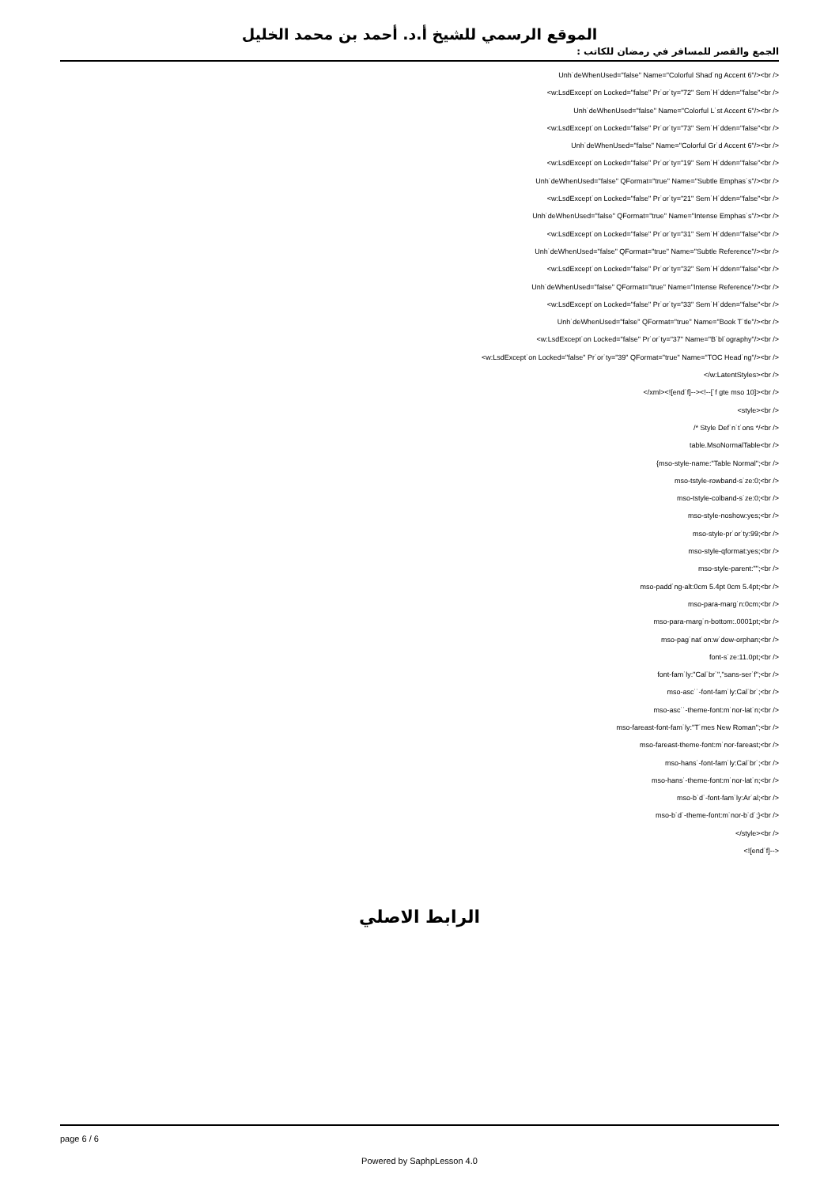الموقع الرسمي للشيخ أ.د. أحمد بن محمد الخليل
الجمع والقصر للمسافر في رمضان للكاتب :
Unh˙deWhenUsed="false" Name="Colorful Shad˙ng Accent 6"/><br />
<w:LsdExcept˙on Locked="false" Pr˙or˙ty="72" Sem˙H˙dden="false"<br />
Unh˙deWhenUsed="false" Name="Colorful L˙st Accent 6"/><br />
<w:LsdExcept˙on Locked="false" Pr˙or˙ty="73" Sem˙H˙dden="false"<br />
Unh˙deWhenUsed="false" Name="Colorful Gr˙d Accent 6"/><br />
<w:LsdExcept˙on Locked="false" Pr˙or˙ty="19" Sem˙H˙dden="false"<br />
Unh˙deWhenUsed="false" QFormat="true" Name="Subtle Emphas˙s"/><br />
<w:LsdExcept˙on Locked="false" Pr˙or˙ty="21" Sem˙H˙dden="false"<br />
Unh˙deWhenUsed="false" QFormat="true" Name="Intense Emphas˙s"/><br />
<w:LsdExcept˙on Locked="false" Pr˙or˙ty="31" Sem˙H˙dden="false"<br />
Unh˙deWhenUsed="false" QFormat="true" Name="Subtle Reference"/><br />
<w:LsdExcept˙on Locked="false" Pr˙or˙ty="32" Sem˙H˙dden="false"<br />
Unh˙deWhenUsed="false" QFormat="true" Name="Intense Reference"/><br />
<w:LsdExcept˙on Locked="false" Pr˙or˙ty="33" Sem˙H˙dden="false"<br />
Unh˙deWhenUsed="false" QFormat="true" Name="Book T˙tle"/><br />
<w:LsdExcept˙on Locked="false" Pr˙or˙ty="37" Name="B˙bl˙ography"/><br />
<w:LsdExcept˙on Locked="false" Pr˙or˙ty="39" QFormat="true" Name="TOC Head˙ng"/><br />
</w:LatentStyles><br />
</xml><![end˙f]--><!--[˙f gte mso 10]><br />
<style><br />
/* Style Def˙n˙t˙ons */<br />
table.MsoNormalTable<br />
{mso-style-name:"Table Normal";<br />
mso-tstyle-rowband-s˙ze:0;<br />
mso-tstyle-colband-s˙ze:0;<br />
mso-style-noshow:yes;<br />
mso-style-pr˙or˙ty:99;<br />
mso-style-qformat:yes;<br />
mso-style-parent:"";<br />
mso-padd˙ng-alt:0cm 5.4pt 0cm 5.4pt;<br />
mso-para-marg˙n:0cm;<br />
mso-para-marg˙n-bottom:.0001pt;<br />
mso-pag˙nat˙on:w˙dow-orphan;<br />
font-s˙ze:11.0pt;<br />
font-fam˙ly:"Cal˙br˙","sans-ser˙f";<br />
mso-asc˙˙-font-fam˙ly:Cal˙br˙;<br />
mso-asc˙˙-theme-font:m˙nor-lat˙n;<br />
mso-fareast-font-fam˙ly:"T˙mes New Roman";<br />
mso-fareast-theme-font:m˙nor-fareast;<br />
mso-hans˙-font-fam˙ly:Cal˙br˙;<br />
mso-hans˙-theme-font:m˙nor-lat˙n;<br />
mso-b˙d˙-font-fam˙ly:Ar˙al;<br />
mso-b˙d˙-theme-font:m˙nor-b˙d˙;}<br />
</style><br />
<![end˙f]-->
الرابط الاصلي
page 6 / 6
Powered by SaphpLesson 4.0